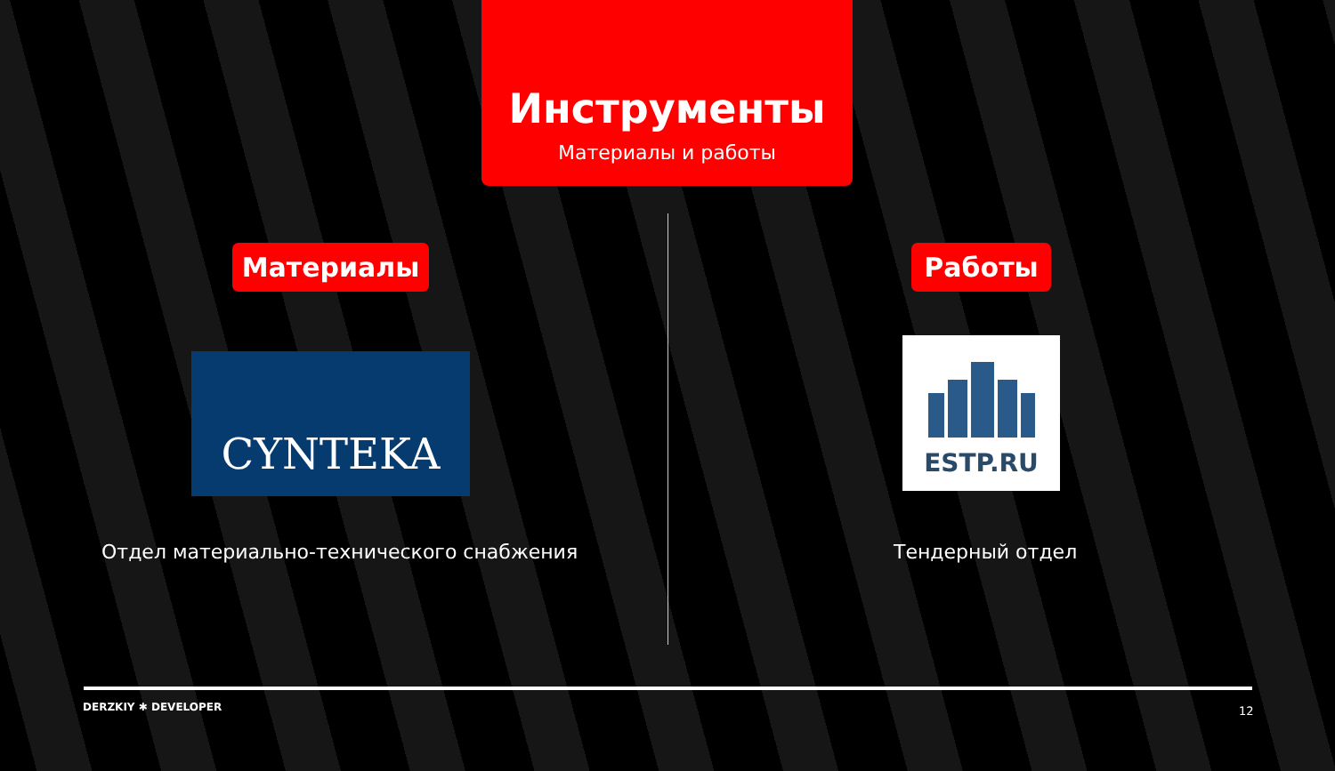Инструменты
Материалы и работы
Материалы Работы
CYNTEKA
ESTP.RU
Отдел материально-технического снабжения
Тендерный отдел
DERZKIY ✱ DEVELOPER 12